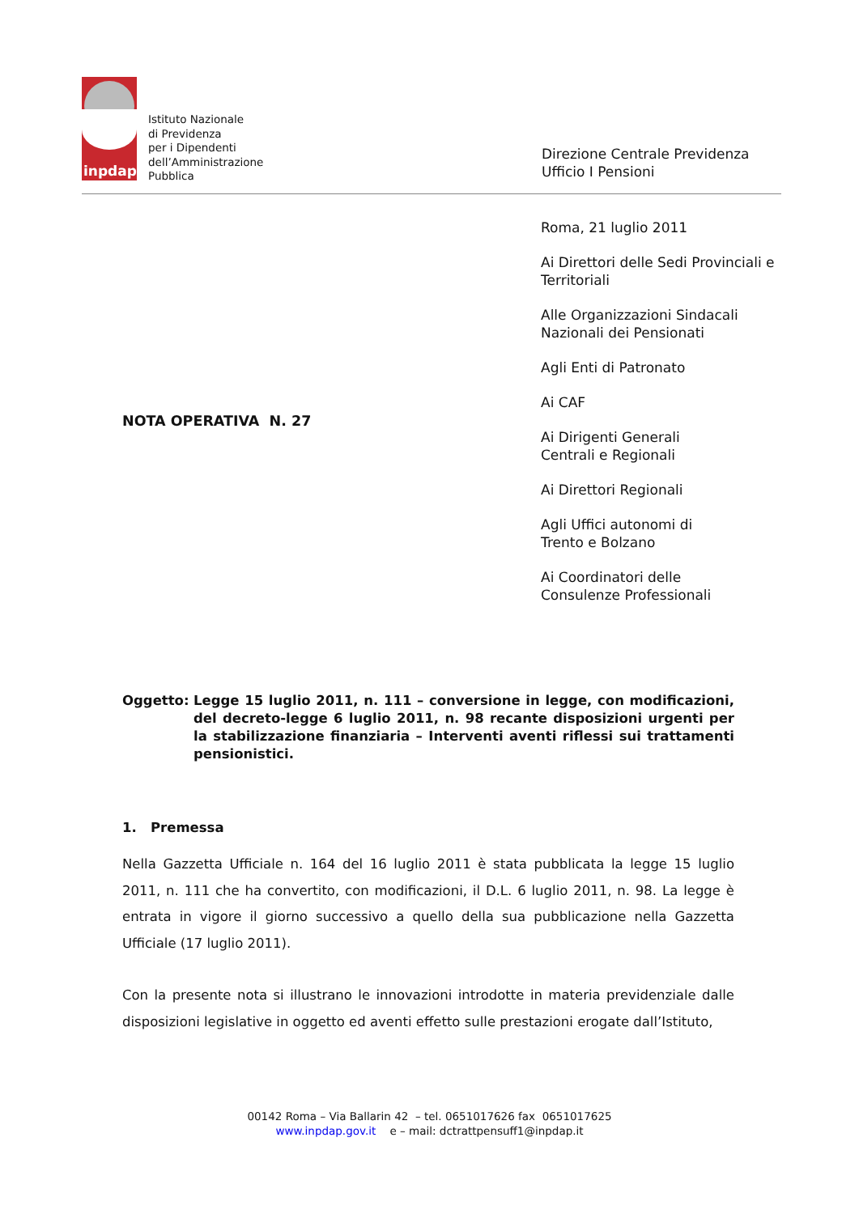inpdap
Istituto Nazionale
di Previdenza
per i Dipendenti
dell’Amministrazione
Pubblica
Direzione Centrale Previdenza
Ufficio I Pensioni
Roma, 21 luglio 2011
Ai Direttori delle Sedi Provinciali e Territoriali
Alle Organizzazioni Sindacali Nazionali dei Pensionati
Agli Enti di Patronato
Ai CAF
Ai Dirigenti Generali
Centrali e Regionali
Ai Direttori Regionali
Agli Uffici autonomi di
Trento e Bolzano
Ai Coordinatori delle
Consulenze Professionali
NOTA OPERATIVA N. 27
Oggetto: Legge 15 luglio 2011, n. 111 – conversione in legge, con modificazioni, del decreto-legge 6 luglio 2011, n. 98 recante disposizioni urgenti per la stabilizzazione finanziaria – Interventi aventi riflessi sui trattamenti pensionistici.
1. Premessa
Nella Gazzetta Ufficiale n. 164 del 16 luglio 2011 è stata pubblicata la legge 15 luglio 2011, n. 111 che ha convertito, con modificazioni, il D.L. 6 luglio 2011, n. 98. La legge è entrata in vigore il giorno successivo a quello della sua pubblicazione nella Gazzetta Ufficiale (17 luglio 2011).
Con la presente nota si illustrano le innovazioni introdotte in materia previdenziale dalle disposizioni legislative in oggetto ed aventi effetto sulle prestazioni erogate dall’Istituto,
00142 Roma – Via Ballarin 42 – tel. 0651017626 fax 0651017625
www.inpdap.gov.it e – mail: dctrattpensuff1@inpdap.it